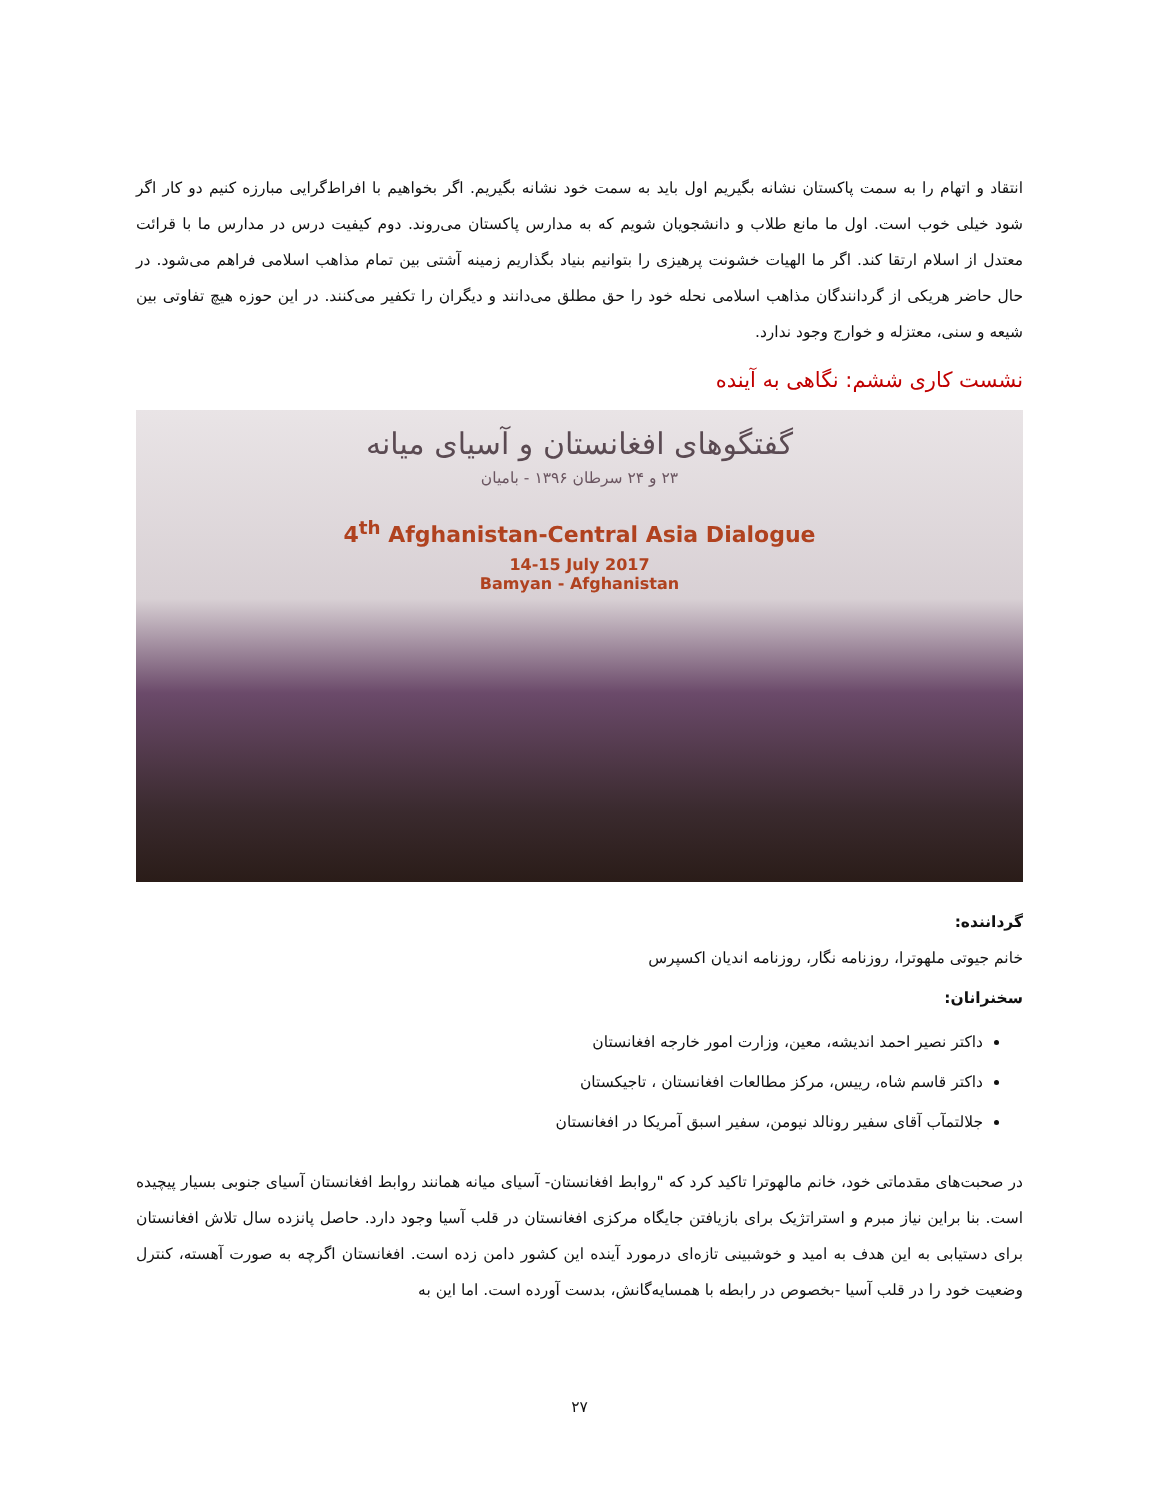انتقاد و اتهام را به سمت پاکستان نشانه بگیریم اول باید به سمت خود نشانه بگیریم. اگر بخواهیم با افراط‌گرایی مبارزه کنیم دو کار اگر شود خیلی خوب است. اول ما مانع طلاب و دانشجویان شویم که به مدارس پاکستان می‌روند. دوم کیفیت درس در مدارس ما با قرائت معتدل از اسلام ارتقا کند. اگر ما الهیات خشونت پرهیزی را بتوانیم بنیاد بگذاریم زمینه آشتی بین تمام مذاهب اسلامی فراهم می‌شود. در حال حاضر هریکی از گردانندگان مذاهب اسلامی نحله خود را حق مطلق می‌دانند و دیگران را تکفیر می‌کنند. در این حوزه هیچ تفاوتی بین شیعه و سنی، معتزله و خوارج وجود ندارد.
نشست کاری ششم: نگاهی به آینده
گفتگوهای افغانستان و آسیای میانه
۲۳ و ۲۴ سرطان ۱۳۹۶ - بامیان
4<sup>th</sup> Afghanistan-Central Asia Dialogue
14-15 July 2017
Bamyan - Afghanistan
گرداننده:
خانم جیوتی ملهوترا، روزنامه نگار، روزنامه اندیان اکسپرس
سخنرانان:
داکتر نصیر احمد اندیشه، معین، وزارت امور خارجه افغانستان
داکتر قاسم شاه، رییس، مرکز مطالعات افغانستان ، تاجیکستان
جلالتمآب آقای سفیر رونالد نیومن، سفیر اسبق آمریکا در افغانستان
در صحبت‌های مقدماتی خود، خانم مالهوترا تاکید کرد که "روابط افغانستان- آسیای میانه همانند روابط افغانستان آسیای جنوبی بسیار پیچیده است. بنا براین نیاز مبرم و استراتژیک برای بازیافتن جایگاه مرکزی افغانستان در قلب آسیا وجود دارد. حاصل پانزده سال تلاش افغانستان برای دستیابی به این هدف به امید و خوشبینی تازه‌ای درمورد آینده این کشور دامن زده است. افغانستان اگرچه به صورت آهسته، کنترل وضعیت خود را در قلب آسیا -بخصوص در رابطه با همسایه‌گانش، بدست آورده است. اما این به
۲۷